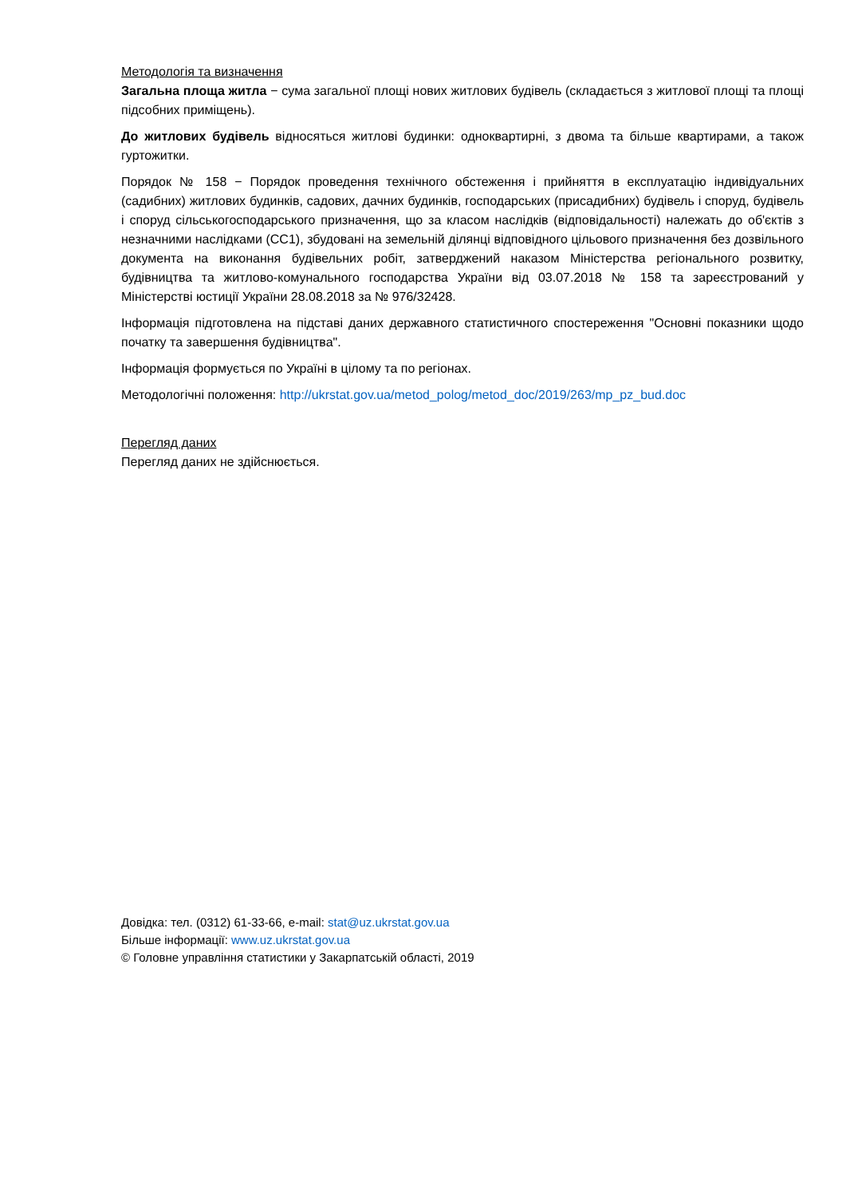Методологія та визначення
Загальна площа житла − сума загальної площі нових житлових будівель (складається з житлової площі та площі підсобних приміщень).
До житлових будівель відносяться житлові будинки: одноквартирні, з двома та більше квартирами, а також гуртожитки.
Порядок № 158 − Порядок проведення технічного обстеження і прийняття в експлуатацію індивідуальних (садибних) житлових будинків, садових, дачних будинків, господарських (присадибних) будівель і споруд, будівель і споруд сільськогосподарського призначення, що за класом наслідків (відповідальності) належать до об'єктів з незначними наслідками (СС1), збудовані на земельній ділянці відповідного цільового призначення без дозвільного документа на виконання будівельних робіт, затверджений наказом Міністерства регіонального розвитку, будівництва та житлово-комунального господарства України від 03.07.2018 № 158 та зареєстрований у Міністерстві юстиції України 28.08.2018 за № 976/32428.
Інформація підготовлена на підставі даних державного статистичного спостереження "Основні показники щодо початку та завершення будівництва".
Інформація формується по Україні в цілому та по регіонах.
Методологічні положення: http://ukrstat.gov.ua/metod_polog/metod_doc/2019/263/mp_pz_bud.doc
Перегляд даних
Перегляд даних не здійснюється.
Довідка: тел. (0312) 61-33-66, e-mail: stat@uz.ukrstat.gov.ua
Більше інформації: www.uz.ukrstat.gov.ua
© Головне управління статистики у Закарпатській області, 2019